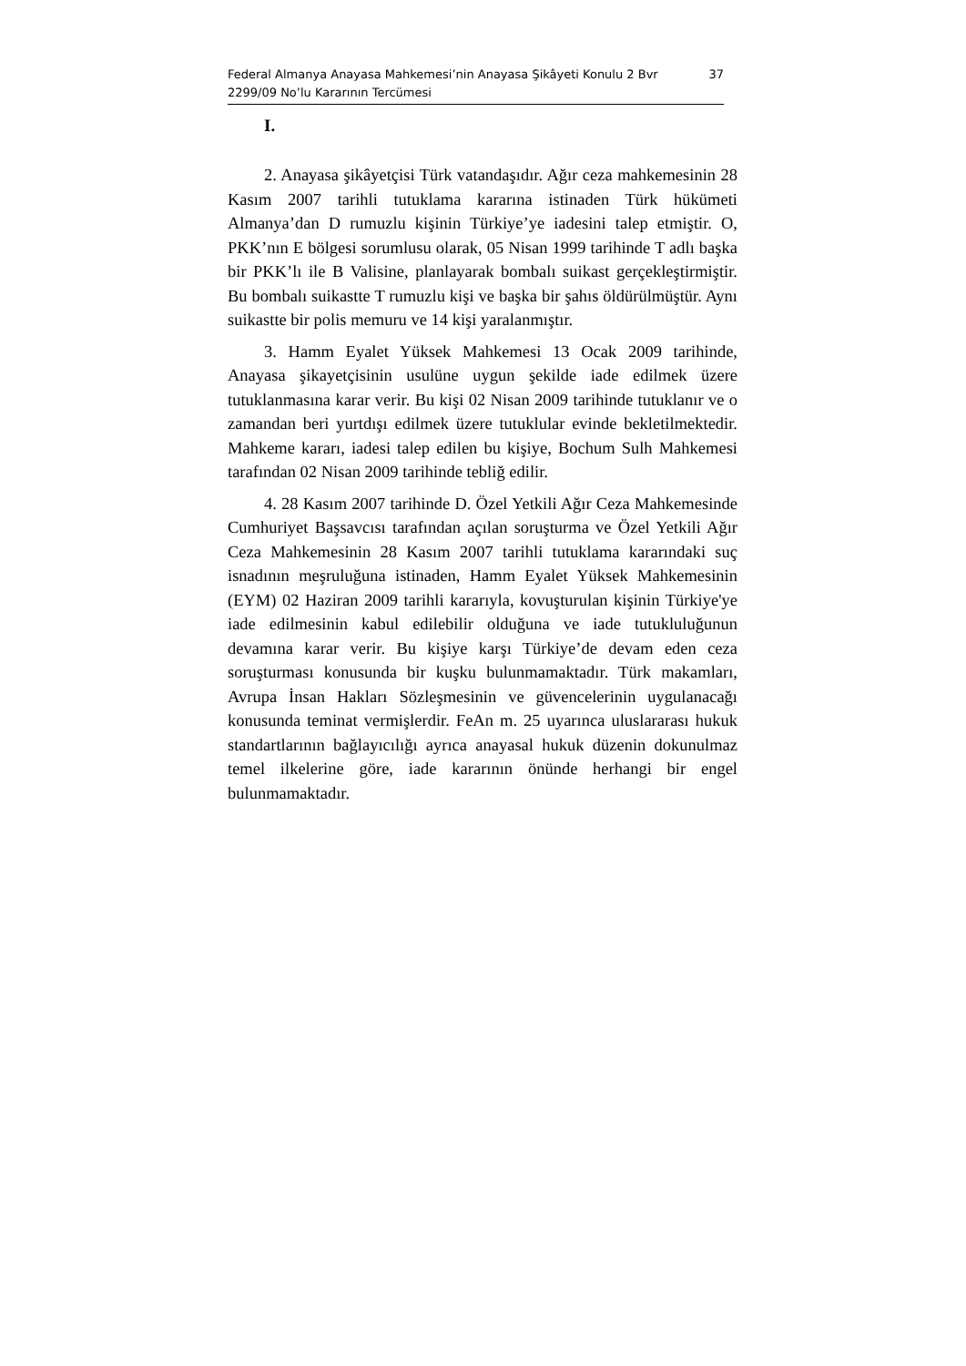Federal Almanya Anayasa Mahkemesi’nin Anayasa Şikâyeti Konulu 2 Bvr 2299/09 No’lu Kararının Tercümesi 37
I.
2. Anayasa şikâyetçisi Türk vatandaşıdır. Ağır ceza mahkemesinin 28 Kasım 2007 tarihli tutuklama kararına istinaden Türk hükümeti Almanya’dan D rumuzlu kişinin Türkiye’ye iadesini talep etmiştir. O, PKK’nın E bölgesi sorumlusu olarak, 05 Nisan 1999 tarihinde T adlı başka bir PKK’lı ile B Valisine, planlayarak bombalı suikast gerçekleştirmiştir. Bu bombalı suikastte T rumuzlu kişi ve başka bir şahıs öldürülmüştür. Aynı suikastte bir polis memuru ve 14 kişi yaralanmıştır.
3. Hamm Eyalet Yüksek Mahkemesi 13 Ocak 2009 tarihinde, Anayasa şikayetçisinin usulüne uygun şekilde iade edilmek üzere tutuklanmasına karar verir. Bu kişi 02 Nisan 2009 tarihinde tutuklanır ve o zamandan beri yurtdışı edilmek üzere tutuklular evinde bekletilmektedir. Mahkeme kararı, iadesi talep edilen bu kişiye, Bochum Sulh Mahkemesi tarafından 02 Nisan 2009 tarihinde tebliğ edilir.
4. 28 Kasım 2007 tarihinde D. Özel Yetkili Ağır Ceza Mahkemesinde Cumhuriyet Başsavcısı tarafından açılan soruşturma ve Özel Yetkili Ağır Ceza Mahkemesinin 28 Kasım 2007 tarihli tutuklama kararındaki suç isnadının meşruluğuna istinaden, Hamm Eyalet Yüksek Mahkemesinin (EYM) 02 Haziran 2009 tarihli kararıyla, kovuşturulan kişinin Türkiye'ye iade edilmesinin kabul edilebilir olduğuna ve iade tutukluluğunun devamına karar verir. Bu kişiye karşı Türkiye’de devam eden ceza soruşturması konusunda bir kuşku bulunmamaktadır. Türk makamları, Avrupa İnsan Hakları Sözleşmesinin ve güvencelerinin uygulanacağı konusunda teminat vermişlerdir. FeAn m. 25 uyarınca uluslararası hukuk standartlarının bağlayıcılığı ayrıca anayasal hukuk düzenin dokunulmaz temel ilkelerine göre, iade kararının önünde herhangi bir engel bulunmamaktadır.